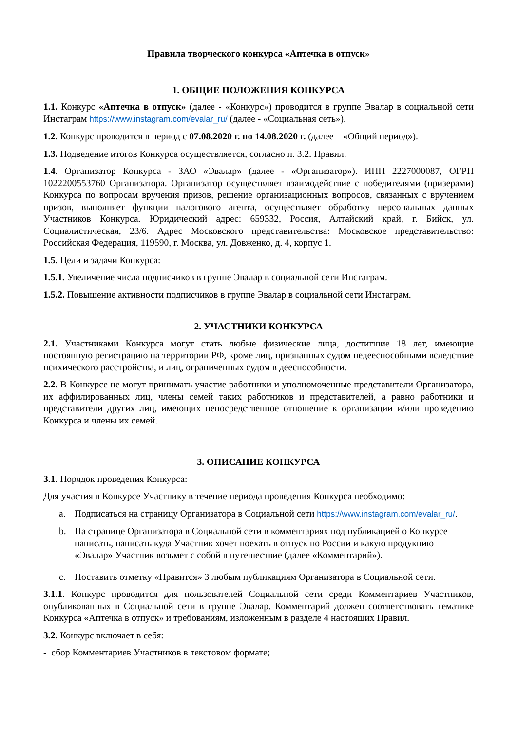Правила творческого конкурса «Аптечка в отпуск»
1. ОБЩИЕ ПОЛОЖЕНИЯ КОНКУРСА
1.1. Конкурс «Аптечка в отпуск» (далее - «Конкурс») проводится в группе Эвалар в социальной сети Инстаграм https://www.instagram.com/evalar_ru/ (далее - «Социальная сеть»).
1.2. Конкурс проводится в период с 07.08.2020 г. по 14.08.2020 г. (далее – «Общий период»).
1.3. Подведение итогов Конкурса осуществляется, согласно п. 3.2. Правил.
1.4. Организатор Конкурса - ЗАО «Эвалар» (далее - «Организатор»). ИНН 2227000087, ОГРН 1022200553760 Организатора. Организатор осуществляет взаимодействие с победителями (призерами) Конкурса по вопросам вручения призов, решение организационных вопросов, связанных с вручением призов, выполняет функции налогового агента, осуществляет обработку персональных данных Участников Конкурса. Юридический адрес: 659332, Россия, Алтайский край, г. Бийск, ул. Социалистическая, 23/6. Адрес Московского представительства: Московское представительство: Российская Федерация, 119590, г. Москва, ул. Довженко, д. 4, корпус 1.
1.5. Цели и задачи Конкурса:
1.5.1. Увеличение числа подписчиков в группе Эвалар в социальной сети Инстаграм.
1.5.2. Повышение активности подписчиков в группе Эвалар в социальной сети Инстаграм.
2. УЧАСТНИКИ КОНКУРСА
2.1. Участниками Конкурса могут стать любые физические лица, достигшие 18 лет, имеющие постоянную регистрацию на территории РФ, кроме лиц, признанных судом недееспособными вследствие психического расстройства, и лиц, ограниченных судом в дееспособности.
2.2. В Конкурсе не могут принимать участие работники и уполномоченные представители Организатора, их аффилированных лиц, члены семей таких работников и представителей, а равно работники и представители других лиц, имеющих непосредственное отношение к организации и/или проведению Конкурса и члены их семей.
3. ОПИСАНИЕ КОНКУРСА
3.1. Порядок проведения Конкурса:
Для участия в Конкурсе Участнику в течение периода проведения Конкурса необходимо:
a. Подписаться на страницу Организатора в Социальной сети https://www.instagram.com/evalar_ru/.
b. На странице Организатора в Социальной сети в комментариях под публикацией о Конкурсе написать, написать куда Участник хочет поехать в отпуск по России и какую продукцию «Эвалар» Участник возьмет с собой в путешествие (далее «Комментарий»).
c. Поставить отметку «Нравится» 3 любым публикациям Организатора в Социальной сети.
3.1.1. Конкурс проводится для пользователей Социальной сети среди Комментариев Участников, опубликованных в Социальной сети в группе Эвалар. Комментарий должен соответствовать тематике Конкурса «Аптечка в отпуск» и требованиям, изложенным в разделе 4 настоящих Правил.
3.2. Конкурс включает в себя:
- сбор Комментариев Участников в текстовом формате;